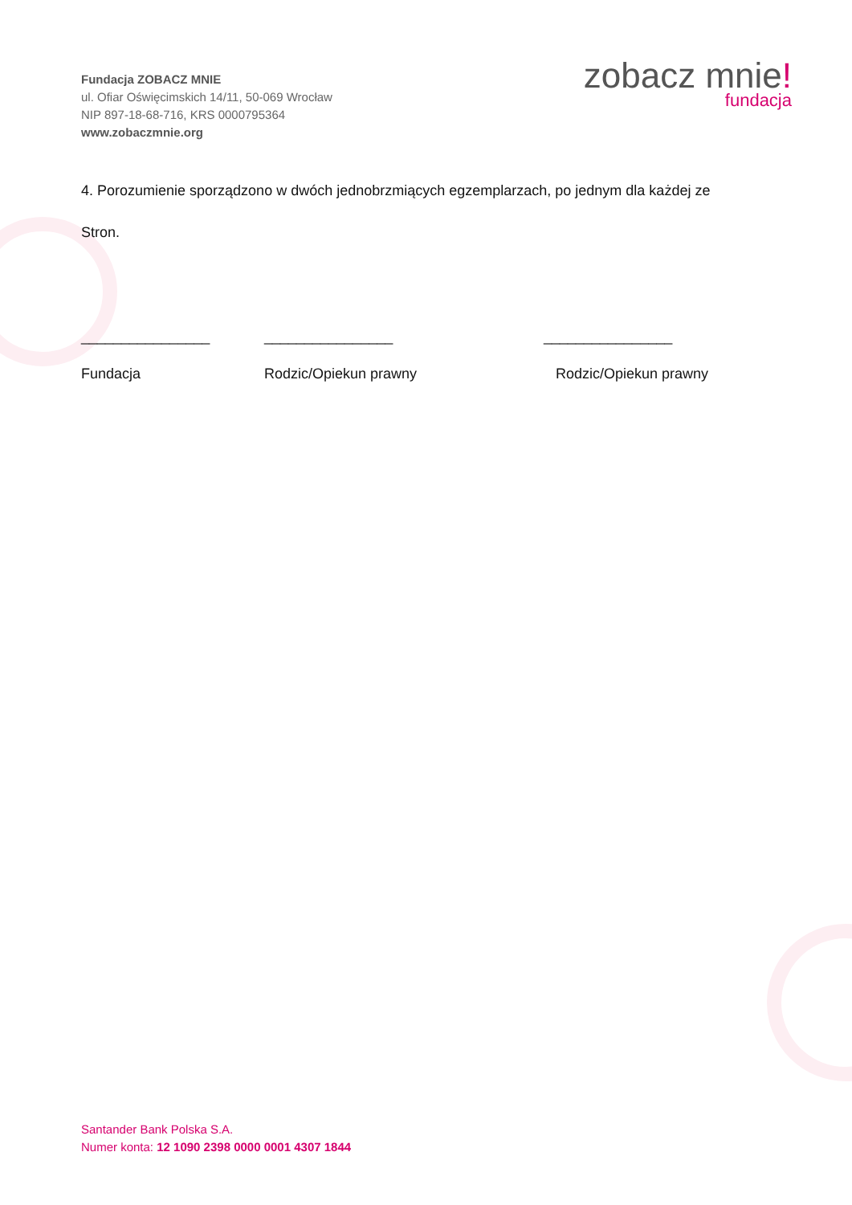Fundacja ZOBACZ MNIE
ul. Ofiar Oświęcimskich 14/11, 50-069 Wrocław
NIP 897-18-68-716, KRS 0000795364
www.zobaczmnie.org
zobacz mnie!
fundacja
4. Porozumienie sporządzono w dwóch jednobrzmiących egzemplarzach, po jednym dla każdej ze
Stron.
________________
Fundacja
________________
Rodzic/Opiekun prawny
________________
Rodzic/Opiekun prawny
Santander Bank Polska S.A.
Numer konta: 12 1090 2398 0000 0001 4307 1844